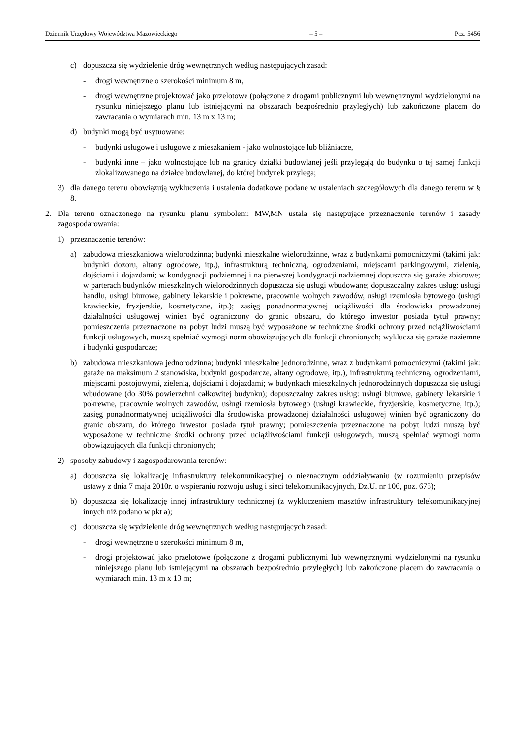Dziennik Urzędowy Województwa Mazowieckiego – 5 – Poz. 5456
c) dopuszcza się wydzielenie dróg wewnętrznych według następujących zasad:
- drogi wewnętrzne o szerokości minimum 8 m,
- drogi wewnętrzne projektować jako przelotowe (połączone z drogami publicznymi lub wewnętrznymi wydzielonymi na rysunku niniejszego planu lub istniejącymi na obszarach bezpośrednio przyległych) lub zakończone placem do zawracania o wymiarach min. 13 m x 13 m;
d) budynki mogą być usytuowane:
- budynki usługowe i usługowe z mieszkaniem - jako wolnostojące lub bliźniacze,
- budynki inne – jako wolnostojące lub na granicy działki budowlanej jeśli przylegają do budynku o tej samej funkcji zlokalizowanego na działce budowlanej, do której budynek przylega;
3) dla danego terenu obowiązują wykluczenia i ustalenia dodatkowe podane w ustaleniach szczegółowych dla danego terenu w § 8.
2. Dla terenu oznaczonego na rysunku planu symbolem: MW,MN ustala się następujące przeznaczenie terenów i zasady zagospodarowania:
1) przeznaczenie terenów:
a) zabudowa mieszkaniowa wielorodzinna; budynki mieszkalne wielorodzinne, wraz z budynkami pomocniczymi (takimi jak: budynki dozoru, altany ogrodowe, itp.), infrastrukturą techniczną, ogrodzeniami, miejscami parkingowymi, zielenią, dojściami i dojazdami; w kondygnacji podziemnej i na pierwszej kondygnacji nadziemnej dopuszcza się garaże zbiorowe; w parterach budynków mieszkalnych wielorodzinnych dopuszcza się usługi wbudowane; dopuszczalny zakres usług: usługi handlu, usługi biurowe, gabinety lekarskie i pokrewne, pracownie wolnych zawodów, usługi rzemiosła bytowego (usługi krawieckie, fryzjerskie, kosmetyczne, itp.); zasięg ponadnormatywnej uciążliwości dla środowiska prowadzonej działalności usługowej winien być ograniczony do granic obszaru, do którego inwestor posiada tytuł prawny; pomieszczenia przeznaczone na pobyt ludzi muszą być wyposażone w techniczne środki ochrony przed uciążliwościami funkcji usługowych, muszą spełniać wymogi norm obowiązujących dla funkcji chronionych; wyklucza się garaże naziemne i budynki gospodarcze;
b) zabudowa mieszkaniowa jednorodzinna; budynki mieszkalne jednorodzinne, wraz z budynkami pomocniczymi (takimi jak: garaże na maksimum 2 stanowiska, budynki gospodarcze, altany ogrodowe, itp.), infrastrukturą techniczną, ogrodzeniami, miejscami postojowymi, zielenią, dojściami i dojazdami; w budynkach mieszkalnych jednorodzinnych dopuszcza się usługi wbudowane (do 30% powierzchni całkowitej budynku); dopuszczalny zakres usług: usługi biurowe, gabinety lekarskie i pokrewne, pracownie wolnych zawodów, usługi rzemiosła bytowego (usługi krawieckie, fryzjerskie, kosmetyczne, itp.); zasięg ponadnormatywnej uciążliwości dla środowiska prowadzonej działalności usługowej winien być ograniczony do granic obszaru, do którego inwestor posiada tytuł prawny; pomieszczenia przeznaczone na pobyt ludzi muszą być wyposażone w techniczne środki ochrony przed uciążliwościami funkcji usługowych, muszą spełniać wymogi norm obowiązujących dla funkcji chronionych;
2) sposoby zabudowy i zagospodarowania terenów:
a) dopuszcza się lokalizację infrastruktury telekomunikacyjnej o nieznacznym oddziaływaniu (w rozumieniu przepisów ustawy z dnia 7 maja 2010r. o wspieraniu rozwoju usług i sieci telekomunikacyjnych, Dz.U. nr 106, poz. 675);
b) dopuszcza się lokalizację innej infrastruktury technicznej (z wykluczeniem masztów infrastruktury telekomunikacyjnej innych niż podano w pkt a);
c) dopuszcza się wydzielenie dróg wewnętrznych według następujących zasad:
- drogi wewnętrzne o szerokości minimum 8 m,
- drogi projektować jako przelotowe (połączone z drogami publicznymi lub wewnętrznymi wydzielonymi na rysunku niniejszego planu lub istniejącymi na obszarach bezpośrednio przyległych) lub zakończone placem do zawracania o wymiarach min. 13 m x 13 m;